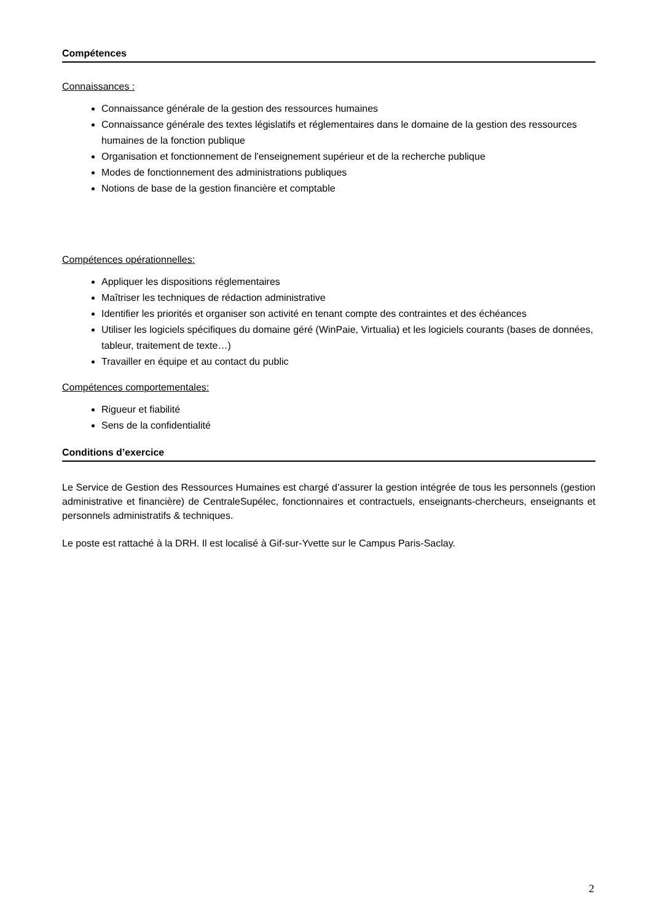Compétences
Connaissances :
Connaissance générale de la gestion des ressources humaines
Connaissance générale des textes législatifs et réglementaires dans le domaine de la gestion des ressources humaines de la fonction publique
Organisation et fonctionnement de l'enseignement supérieur et de la recherche publique
Modes de fonctionnement des administrations publiques
Notions de base de la gestion financière et comptable
Compétences opérationnelles:
Appliquer les dispositions réglementaires
Maîtriser les techniques de rédaction administrative
Identifier les priorités et organiser son activité en tenant compte des contraintes et des échéances
Utiliser les logiciels spécifiques du domaine géré (WinPaie, Virtualia) et les logiciels courants (bases de données, tableur, traitement de texte…)
Travailler en équipe et au contact du public
Compétences comportementales:
Rigueur et fiabilité
Sens de la confidentialité
Conditions d’exercice
Le Service de Gestion des Ressources Humaines est chargé d’assurer la gestion intégrée de tous les personnels (gestion administrative et financière) de CentraleSupélec, fonctionnaires et contractuels, enseignants-chercheurs, enseignants et personnels administratifs & techniques.
Le poste est rattaché à la DRH. Il est localisé à Gif-sur-Yvette sur le Campus Paris-Saclay.
2